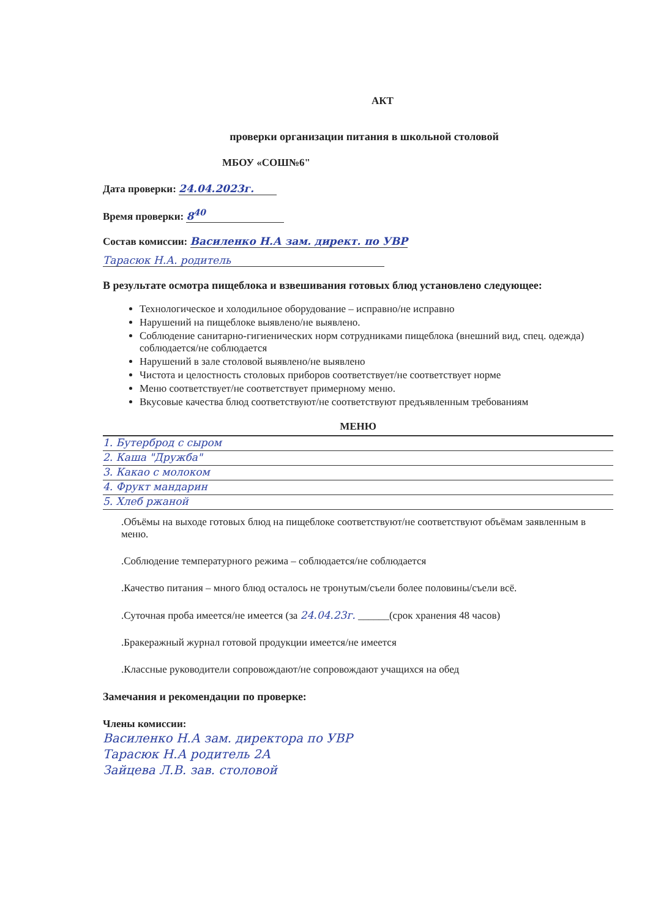АКТ
проверки организации питания в школьной столовой
МБОУ «СОШ№6"
Дата проверки: 24.04.2023г.
Время проверки: 8<sup>40</sup>
Состав комиссии: Василенко Н.А зам. директ. по УВР
Тарасюк Н.А. родитель
В результате осмотра пищеблока и взвешивания готовых блюд установлено следующее:
Технологическое и холодильное оборудование – исправно/не исправно
Нарушений на пищеблоке выявлено/не выявлено.
Соблюдение санитарно-гигиенических норм сотрудниками пищеблока (внешний вид, спец. одежда) соблюдается/не соблюдается
Нарушений в зале столовой выявлено/не выявлено
Чистота и целостность столовых приборов соответствует/не соответствует норме
Меню соответствует/не соответствует примерному меню.
Вкусовые качества блюд соответствуют/не соответствуют предъявленным требованиям
МЕНЮ
1. Бутерброд с сыром
2. Каша "Дружба"
3. Какао с молоком
4. Фрукт мандарин
5. Хлеб ржаной
.Объёмы на выходе готовых блюд на пищеблоке соответствуют/не соответствуют объёмам заявленным в меню.
.Соблюдение температурного режима – соблюдается/не соблюдается
.Качество питания – много блюд осталось не тронутым/съели более половины/съели всё.
.Суточная проба имеется/не имеется (за 24.04.23г. ______(срок хранения 48 часов)
.Бракеражный журнал готовой продукции имеется/не имеется
.Классные руководители сопровождают/не сопровождают учащихся на обед
Замечания и рекомендации по проверке:
Члены комиссии:
Василенко Н.А зам. директора по УВР
Тарасюк Н.А родитель 2А
Зайцева Л.В. зав. столовой